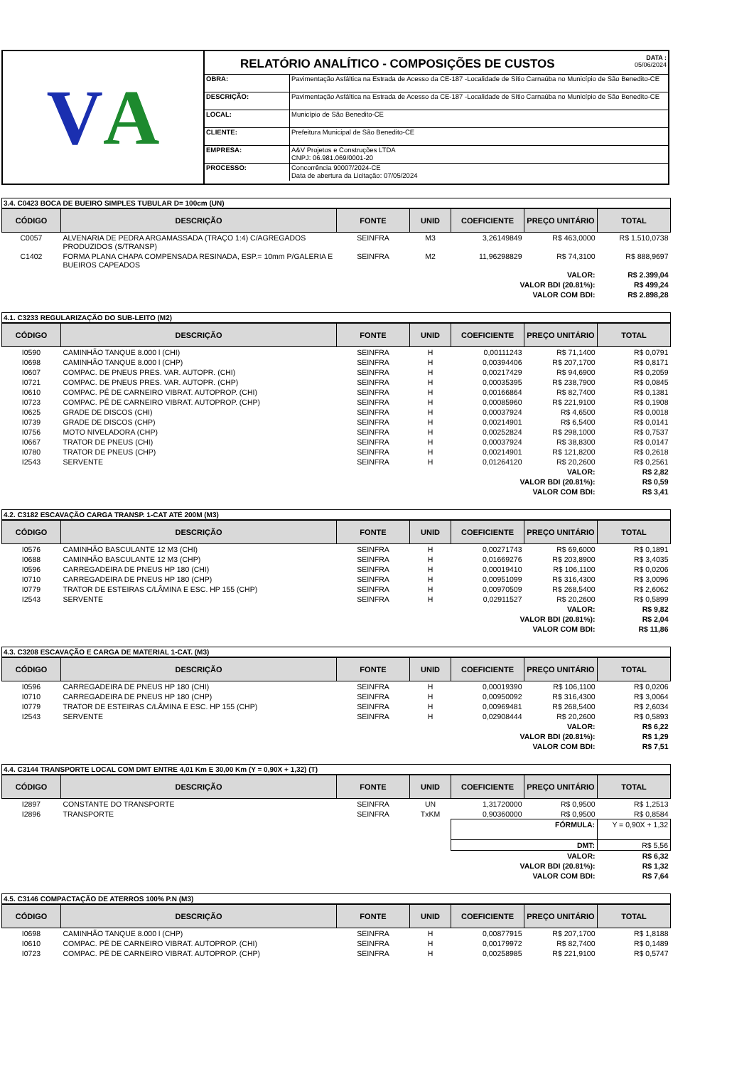V A
DATA :
05/06/2024
RELATÓRIO ANALÍTICO - COMPOSIÇÕES DE CUSTOS
| OBRA: | Pavimentação Asfáltica na Estrada de Acesso da CE-187 -Localidade de Sítio Carnaúba no Município de São Benedito-CE |
| DESCRIÇÃO: | Pavimentação Asfáltica na Estrada de Acesso da CE-187 -Localidade de Sítio Carnaúba no Município de São Benedito-CE |
| LOCAL: | Município de São Benedito-CE |
| CLIENTE: | Prefeitura Municipal de São Benedito-CE |
| EMPRESA: | A&V Projetos e Construções LTDA CNPJ: 06.981.069/0001-20 |
| PROCESSO: | Concorrência 90007/2024-CE Data de abertura da Licitação: 07/05/2024 |
3.4. C0423 BOCA DE BUEIRO SIMPLES TUBULAR D= 100cm (UN)
| CÓDIGO | DESCRIÇÃO | FONTE | UNID | COEFICIENTE | PREÇO UNITÁRIO | TOTAL |
| --- | --- | --- | --- | --- | --- | --- |
| C0057 | ALVENARIA DE PEDRA ARGAMASSADA (TRAÇO 1:4) C/AGREGADOS PRODUZIDOS (S/TRANSP) | SEINFRA | M3 | 3,26149849 | R$ 463,0000 | R$ 1.510,0738 |
| C1402 | FORMA PLANA CHAPA COMPENSADA RESINADA, ESP.= 10mm P/GALERIA E BUEIROS CAPEADOS | SEINFRA | M2 | 11,96298829 | R$ 74,3100 | R$ 888,9697 |
| VALOR: | | | | | | R$ 2.399,04 |
| VALOR BDI (20.81%): | | | | | | R$ 499,24 |
| VALOR COM BDI: | | | | | | R$ 2.898,28 |
4.1. C3233 REGULARIZAÇÃO DO SUB-LEITO (M2)
| CÓDIGO | DESCRIÇÃO | FONTE | UNID | COEFICIENTE | PREÇO UNITÁRIO | TOTAL |
| --- | --- | --- | --- | --- | --- | --- |
| I0590 | CAMINHÃO TANQUE 8.000 l (CHI) | SEINFRA | H | 0,00111243 | R$ 71,1400 | R$ 0,0791 |
| I0698 | CAMINHÃO TANQUE 8.000 l (CHP) | SEINFRA | H | 0,00394406 | R$ 207,1700 | R$ 0,8171 |
| I0607 | COMPAC. DE PNEUS PRES. VAR. AUTOPR. (CHI) | SEINFRA | H | 0,00217429 | R$ 94,6900 | R$ 0,2059 |
| I0721 | COMPAC. DE PNEUS PRES. VAR. AUTOPR. (CHP) | SEINFRA | H | 0,00035395 | R$ 238,7900 | R$ 0,0845 |
| I0610 | COMPAC. PÉ DE CARNEIRO VIBRAT. AUTOPROP. (CHI) | SEINFRA | H | 0,00166864 | R$ 82,7400 | R$ 0,1381 |
| I0723 | COMPAC. PÉ DE CARNEIRO VIBRAT. AUTOPROP. (CHP) | SEINFRA | H | 0,00085960 | R$ 221,9100 | R$ 0,1908 |
| I0625 | GRADE DE DISCOS (CHI) | SEINFRA | H | 0,00037924 | R$ 4,6500 | R$ 0,0018 |
| I0739 | GRADE DE DISCOS (CHP) | SEINFRA | H | 0,00214901 | R$ 6,5400 | R$ 0,0141 |
| I0756 | MOTO NIVELADORA (CHP) | SEINFRA | H | 0,00252824 | R$ 298,1000 | R$ 0,7537 |
| I0667 | TRATOR DE PNEUS (CHI) | SEINFRA | H | 0,00037924 | R$ 38,8300 | R$ 0,0147 |
| I0780 | TRATOR DE PNEUS (CHP) | SEINFRA | H | 0,00214901 | R$ 121,8200 | R$ 0,2618 |
| I2543 | SERVENTE | SEINFRA | H | 0,01264120 | R$ 20,2600 | R$ 0,2561 |
| VALOR: | | | | | | R$ 2,82 |
| VALOR BDI (20.81%): | | | | | | R$ 0,59 |
| VALOR COM BDI: | | | | | | R$ 3,41 |
4.2. C3182 ESCAVAÇÃO CARGA TRANSP. 1-CAT ATÉ 200M (M3)
| CÓDIGO | DESCRIÇÃO | FONTE | UNID | COEFICIENTE | PREÇO UNITÁRIO | TOTAL |
| --- | --- | --- | --- | --- | --- | --- |
| I0576 | CAMINHÃO BASCULANTE 12 M3 (CHI) | SEINFRA | H | 0,00271743 | R$ 69,6000 | R$ 0,1891 |
| I0688 | CAMINHÃO BASCULANTE 12 M3 (CHP) | SEINFRA | H | 0,01669276 | R$ 203,8900 | R$ 3,4035 |
| I0596 | CARREGADEIRA DE PNEUS HP 180 (CHI) | SEINFRA | H | 0,00019410 | R$ 106,1100 | R$ 0,0206 |
| I0710 | CARREGADEIRA DE PNEUS HP 180 (CHP) | SEINFRA | H | 0,00951099 | R$ 316,4300 | R$ 3,0096 |
| I0779 | TRATOR DE ESTEIRAS C/LÂMINA E ESC. HP 155 (CHP) | SEINFRA | H | 0,00970509 | R$ 268,5400 | R$ 2,6062 |
| I2543 | SERVENTE | SEINFRA | H | 0,02911527 | R$ 20,2600 | R$ 0,5899 |
| VALOR: | | | | | | R$ 9,82 |
| VALOR BDI (20.81%): | | | | | | R$ 2,04 |
| VALOR COM BDI: | | | | | | R$ 11,86 |
4.3. C3208 ESCAVAÇÃO E CARGA DE MATERIAL 1-CAT. (M3)
| CÓDIGO | DESCRIÇÃO | FONTE | UNID | COEFICIENTE | PREÇO UNITÁRIO | TOTAL |
| --- | --- | --- | --- | --- | --- | --- |
| I0596 | CARREGADEIRA DE PNEUS HP 180 (CHI) | SEINFRA | H | 0,00019390 | R$ 106,1100 | R$ 0,0206 |
| I0710 | CARREGADEIRA DE PNEUS HP 180 (CHP) | SEINFRA | H | 0,00950092 | R$ 316,4300 | R$ 3,0064 |
| I0779 | TRATOR DE ESTEIRAS C/LÂMINA E ESC. HP 155 (CHP) | SEINFRA | H | 0,00969481 | R$ 268,5400 | R$ 2,6034 |
| I2543 | SERVENTE | SEINFRA | H | 0,02908444 | R$ 20,2600 | R$ 0,5893 |
| VALOR: | | | | | | R$ 6,22 |
| VALOR BDI (20.81%): | | | | | | R$ 1,29 |
| VALOR COM BDI: | | | | | | R$ 7,51 |
4.4. C3144 TRANSPORTE LOCAL COM DMT ENTRE 4,01 Km E 30,00 Km (Y = 0,90X + 1,32) (T)
| CÓDIGO | DESCRIÇÃO | FONTE | UNID | COEFICIENTE | PREÇO UNITÁRIO | TOTAL |
| --- | --- | --- | --- | --- | --- | --- |
| I2897 | CONSTANTE DO TRANSPORTE | SEINFRA | UN | 1,31720000 | R$ 0,9500 | R$ 1,2513 |
| I2896 | TRANSPORTE | SEINFRA | TxKM | 0,90360000 | R$ 0,9500 | R$ 0,8584 |
| | | | | FÓRMULA: | | Y = 0,90X + 1,32 |
| | | | | DMT: | | R$ 5,56 |
| VALOR: | | | | | | R$ 6,32 |
| VALOR BDI (20.81%): | | | | | | R$ 1,32 |
| VALOR COM BDI: | | | | | | R$ 7,64 |
4.5. C3146 COMPACTAÇÃO DE ATERROS 100% P.N (M3)
| CÓDIGO | DESCRIÇÃO | FONTE | UNID | COEFICIENTE | PREÇO UNITÁRIO | TOTAL |
| --- | --- | --- | --- | --- | --- | --- |
| I0698 | CAMINHÃO TANQUE 8.000 l (CHP) | SEINFRA | H | 0,00877915 | R$ 207,1700 | R$ 1,8188 |
| I0610 | COMPAC. PÉ DE CARNEIRO VIBRAT. AUTOPROP. (CHI) | SEINFRA | H | 0,00179972 | R$ 82,7400 | R$ 0,1489 |
| I0723 | COMPAC. PÉ DE CARNEIRO VIBRAT. AUTOPROP. (CHP) | SEINFRA | H | 0,00258985 | R$ 221,9100 | R$ 0,5747 |